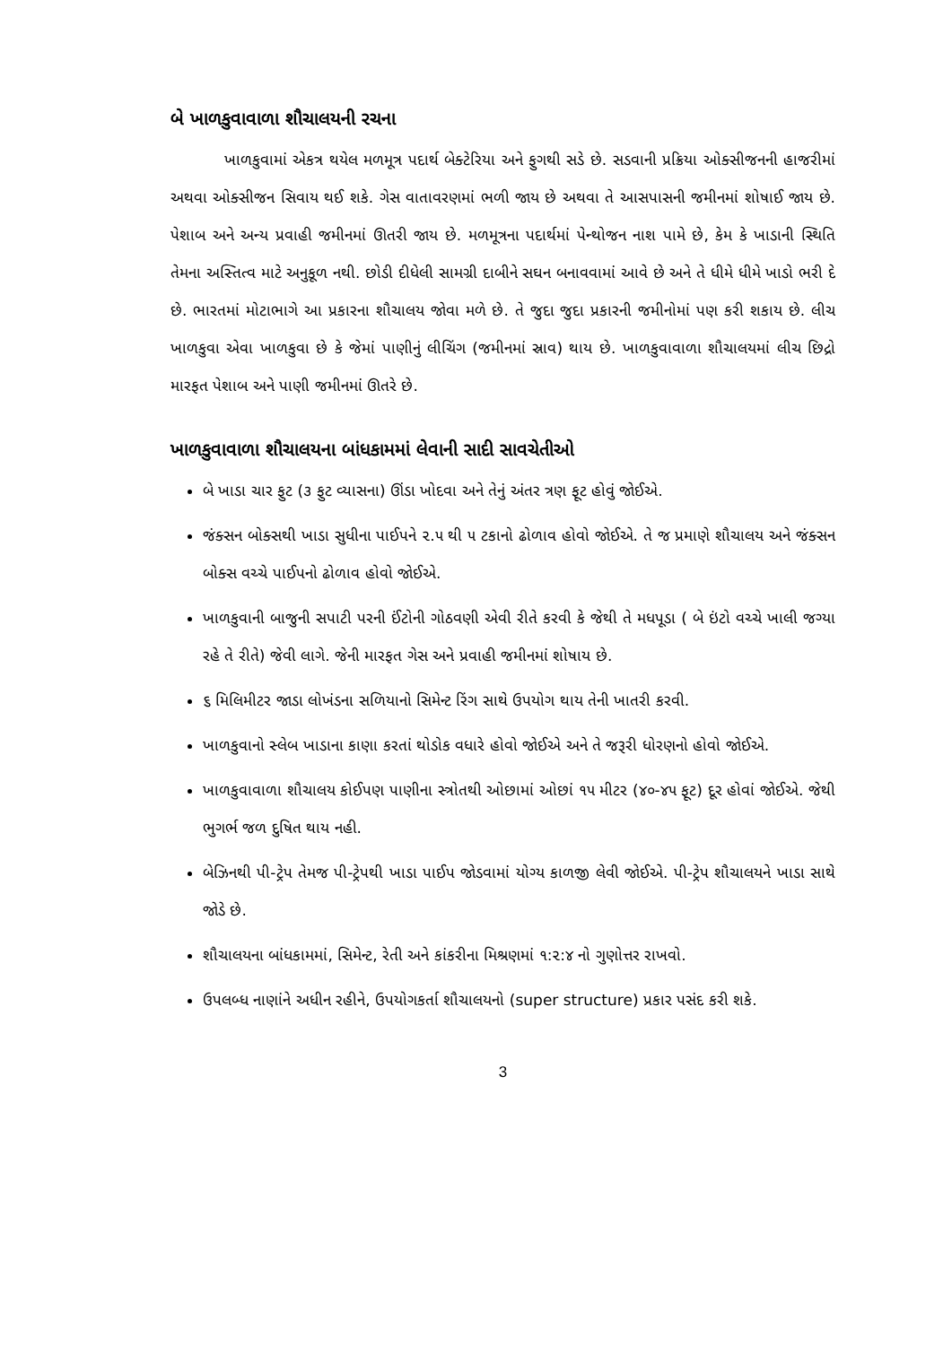બે ખાળકુવાવાળા શૌચાલયની રચના
ખાળકુવામાં એકત્ર થયેલ મળમૂત્ર પદાર્થ બેક્ટેરિયા અને ફુગથી સડે છે. સડવાની પ્રક્રિયા ઓક્સીજનની હાજરીમાં અથવા ઓક્સીજન સિવાય થઈ શકે. ગેસ વાતાવરણમાં ભળી જાય છે અથવા તે આસપાસની જમીનમાં શોષાઈ જાય છે. પેશાબ અને અન્ય પ્રવાહી જમીનમાં ઊતરી જાય છે. મળમૂત્રના પદાર્થમાં પેન્થોજન નાશ પામે છે, કેમ કે ખાડાની સ્થિતિ તેમના અસ્તિત્વ માટે અનુકૂળ નથી. છોડી દીધેલી સામગ્રી દાબીને સઘન બનાવવામાં આવે છે અને તે ધીમે ધીમે ખાડો ભરી દે છે. ભારતમાં મોટાભાગે આ પ્રકારના શૌચાલય જોવા મળે છે. તે જુદા જુદા પ્રકારની જમીનોમાં પણ કરી શકાય છે. લીચ ખાળકુવા એવા ખાળકુવા છે કે જેમાં પાણીનું લીચિંગ (જમીનમાં સ્રાવ) થાય છે. ખાળકુવાવાળા શૌચાલયમાં લીચ છિદ્રો મારફત પેશાબ અને પાણી જમીનમાં ઊતરે છે.
ખાળકુવાવાળા શૌચાલયના બાંધકામમાં લેવાની સાદી સાવચેતીઓ
બે ખાડા ચાર ફુટ (૩ ફુટ વ્યાસના) ઊંડા ખોદવા અને તેનું અંતર ત્રણ ફૂટ હોવું જોઈએ.
જંક્સન બોક્સથી ખાડા સુધીના પાઈપને ૨.૫ થી ૫ ટકાનો ઢોળાવ હોવો જોઈએ. તે જ પ્રમાણે શૌચાલય અને જંક્સન બોક્સ વચ્ચે પાઈપનો ઢોળાવ હોવો જોઈએ.
ખાળકુવાની બાજુની સપાટી પરની ઈંટોની ગોઠવણી એવી રીતે કરવી કે જેથી તે મધપૂડા ( બે ઇંટો વચ્ચે ખાલી જગ્યા રહે તે રીતે) જેવી લાગે. જેની મારફત ગેસ અને પ્રવાહી જમીનમાં શોષાય છે.
૬ મિલિમીટર જાડા લોખંડના સળિયાનો સિમેન્ટ રિંગ સાથે ઉપયોગ થાય તેની ખાતરી કરવી.
ખાળકુવાનો સ્લેબ ખાડાના કાણા કરતાં થોડોક વધારે હોવો જોઈએ અને તે જરૂરી ધોરણનો હોવો જોઈએ.
ખાળકુવાવાળા શૌચાલય કોઈપણ પાણીના સ્ત્રોતથી ઓછામાં ઓછાં ૧૫ મીટર (૪૦-૪૫ ફૂટ) દૂર હોવાં જોઈએ. જેથી ભુગર્ભ જળ દુષિત થાય નહી.
બેઝિનથી પી-ટ્રેપ તેમજ પી-ટ્રેપથી ખાડા પાઈપ જોડવામાં યોગ્ય કાળજી લેવી જોઈએ. પી-ટ્રેપ શૌચાલયને ખાડા સાથે જોડે છે.
શૌચાલયના બાંધકામમાં, સિમેન્ટ, રેતી અને કાંકરીના મિશ્રણમાં ૧:૨:૪ નો ગુણોત્તર રાખવો.
ઉપલબ્ધ નાણાંને અધીન રહીને, ઉપયોગકર્તા શૌચાલયનો (super structure) પ્રકાર પસંદ કરી શકે.
3